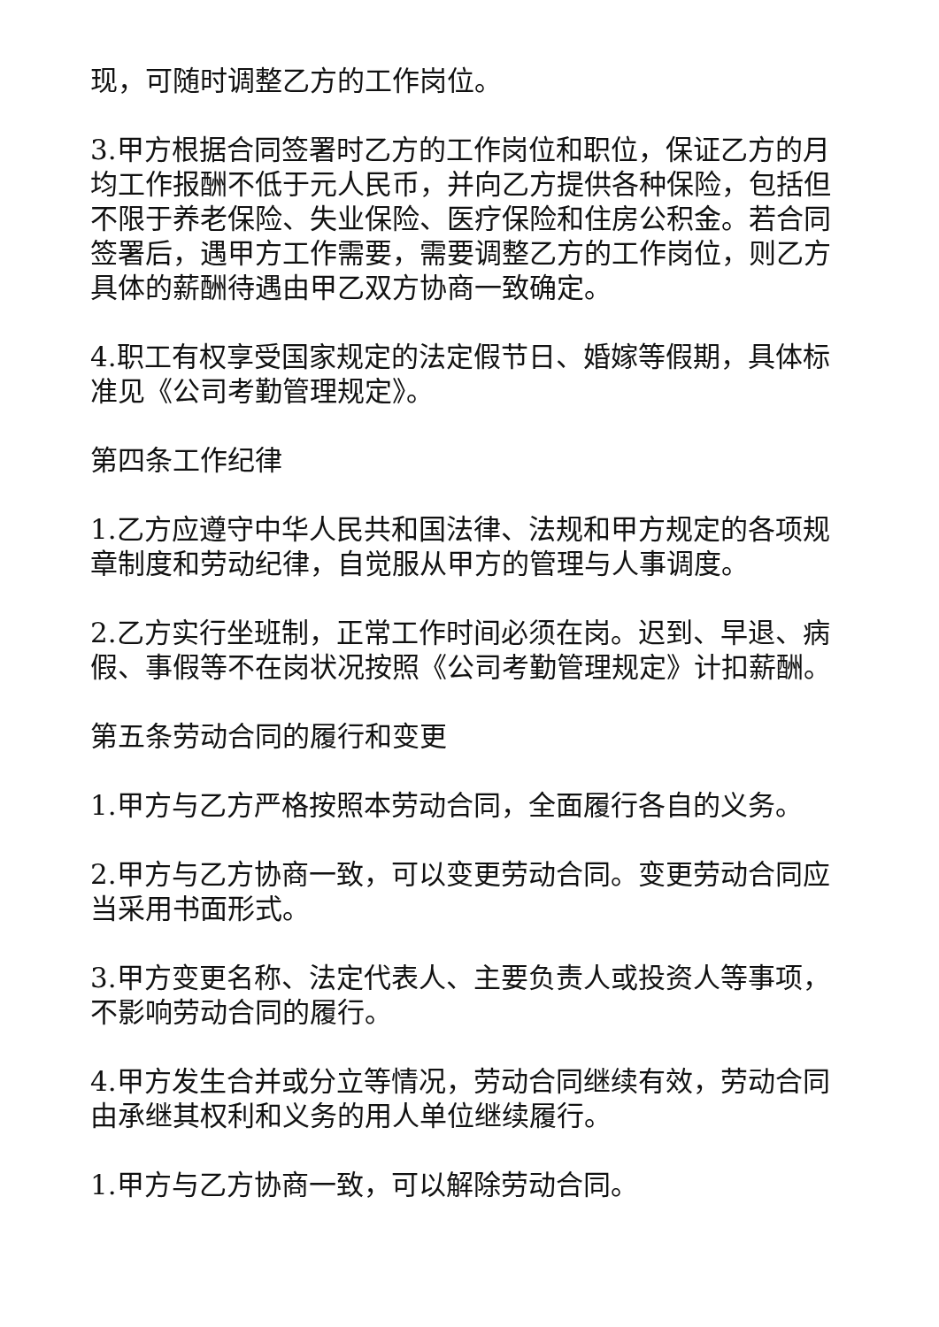现，可随时调整乙方的工作岗位。
3.甲方根据合同签署时乙方的工作岗位和职位，保证乙方的月均工作报酬不低于元人民币，并向乙方提供各种保险，包括但不限于养老保险、失业保险、医疗保险和住房公积金。若合同签署后，遇甲方工作需要，需要调整乙方的工作岗位，则乙方具体的薪酬待遇由甲乙双方协商一致确定。
4.职工有权享受国家规定的法定假节日、婚嫁等假期，具体标准见《公司考勤管理规定》。
第四条工作纪律
1.乙方应遵守中华人民共和国法律、法规和甲方规定的各项规章制度和劳动纪律，自觉服从甲方的管理与人事调度。
2.乙方实行坐班制，正常工作时间必须在岗。迟到、早退、病假、事假等不在岗状况按照《公司考勤管理规定》计扣薪酬。
第五条劳动合同的履行和变更
1.甲方与乙方严格按照本劳动合同，全面履行各自的义务。
2.甲方与乙方协商一致，可以变更劳动合同。变更劳动合同应当采用书面形式。
3.甲方变更名称、法定代表人、主要负责人或投资人等事项，不影响劳动合同的履行。
4.甲方发生合并或分立等情况，劳动合同继续有效，劳动合同由承继其权利和义务的用人单位继续履行。
1.甲方与乙方协商一致，可以解除劳动合同。